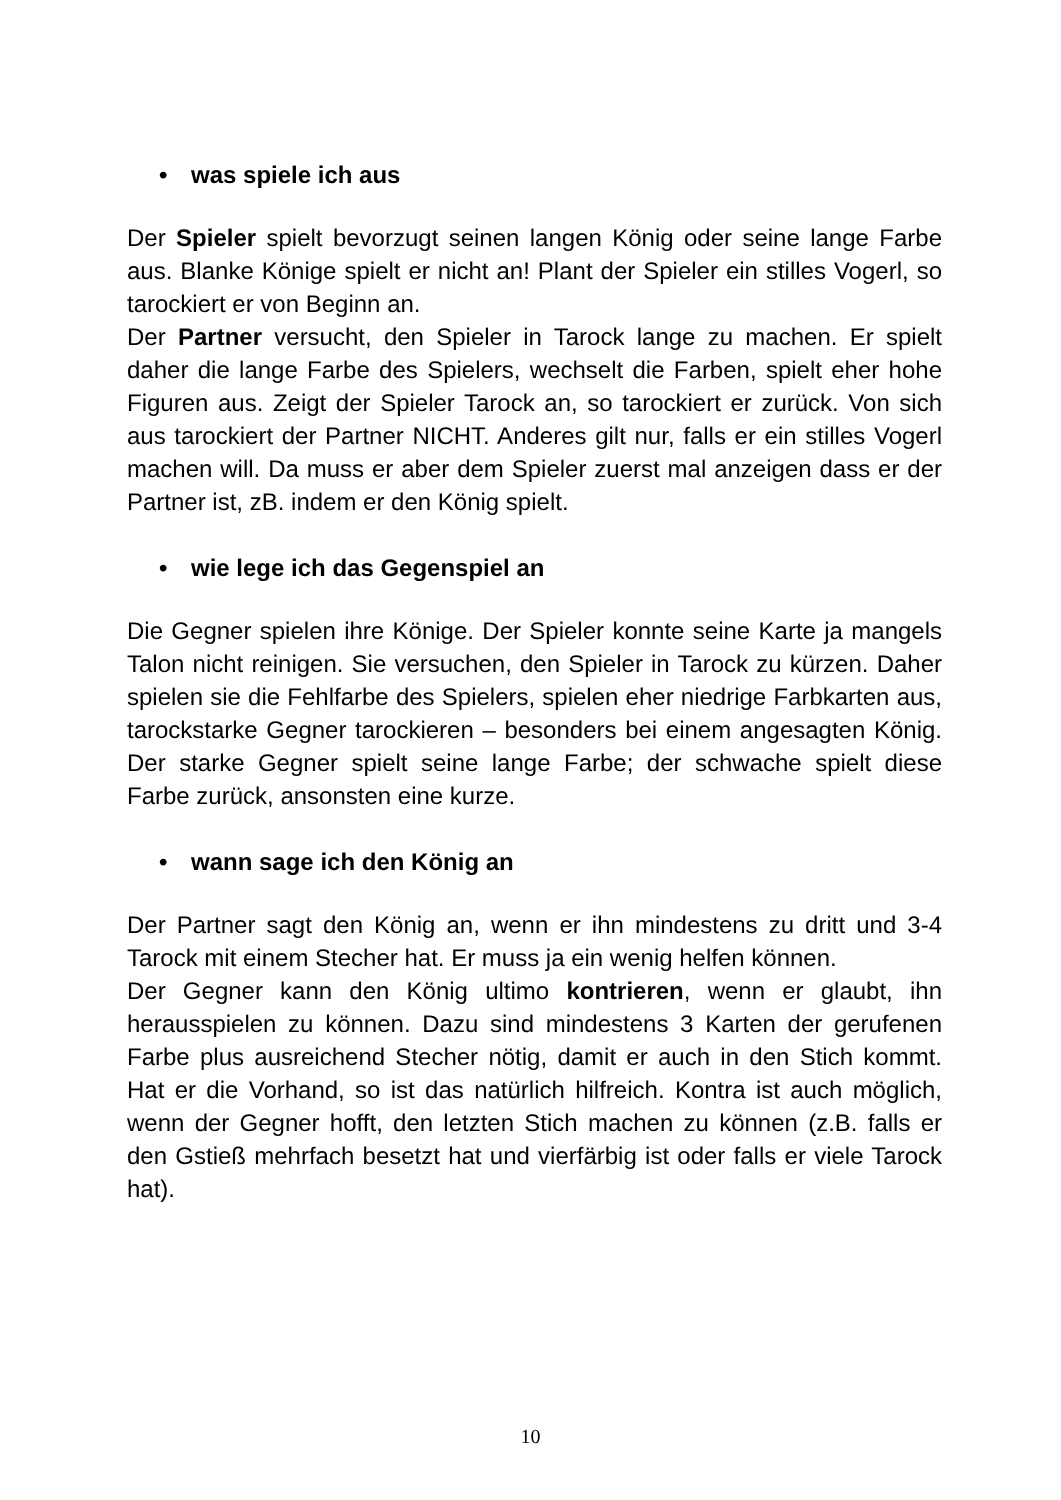• was spiele ich aus
Der Spieler spielt bevorzugt seinen langen König oder seine lange Farbe aus. Blanke Könige spielt er nicht an! Plant der Spieler ein stilles Vogerl, so tarockiert er von Beginn an.
Der Partner versucht, den Spieler in Tarock lange zu machen. Er spielt daher die lange Farbe des Spielers, wechselt die Farben, spielt eher hohe Figuren aus. Zeigt der Spieler Tarock an, so tarockiert er zurück. Von sich aus tarockiert der Partner NICHT. Anderes gilt nur, falls er ein stilles Vogerl machen will. Da muss er aber dem Spieler zuerst mal anzeigen dass er der Partner ist, zB. indem er den König spielt.
• wie lege ich das Gegenspiel an
Die Gegner spielen ihre Könige. Der Spieler konnte seine Karte ja mangels Talon nicht reinigen. Sie versuchen, den Spieler in Tarock zu kürzen. Daher spielen sie die Fehlfarbe des Spielers, spielen eher niedrige Farbkarten aus, tarockstarke Gegner tarockieren – besonders bei einem angesagten König. Der starke Gegner spielt seine lange Farbe; der schwache spielt diese Farbe zurück, ansonsten eine kurze.
• wann sage ich den König an
Der Partner sagt den König an, wenn er ihn mindestens zu dritt und 3-4 Tarock mit einem Stecher hat. Er muss ja ein wenig helfen können.
Der Gegner kann den König ultimo kontrieren, wenn er glaubt, ihn herausspielen zu können. Dazu sind mindestens 3 Karten der gerufenen Farbe plus ausreichend Stecher nötig, damit er auch in den Stich kommt. Hat er die Vorhand, so ist das natürlich hilfreich. Kontra ist auch möglich, wenn der Gegner hofft, den letzten Stich machen zu können (z.B. falls er den Gstieß mehrfach besetzt hat und vierfärbig ist oder falls er viele Tarock hat).
10